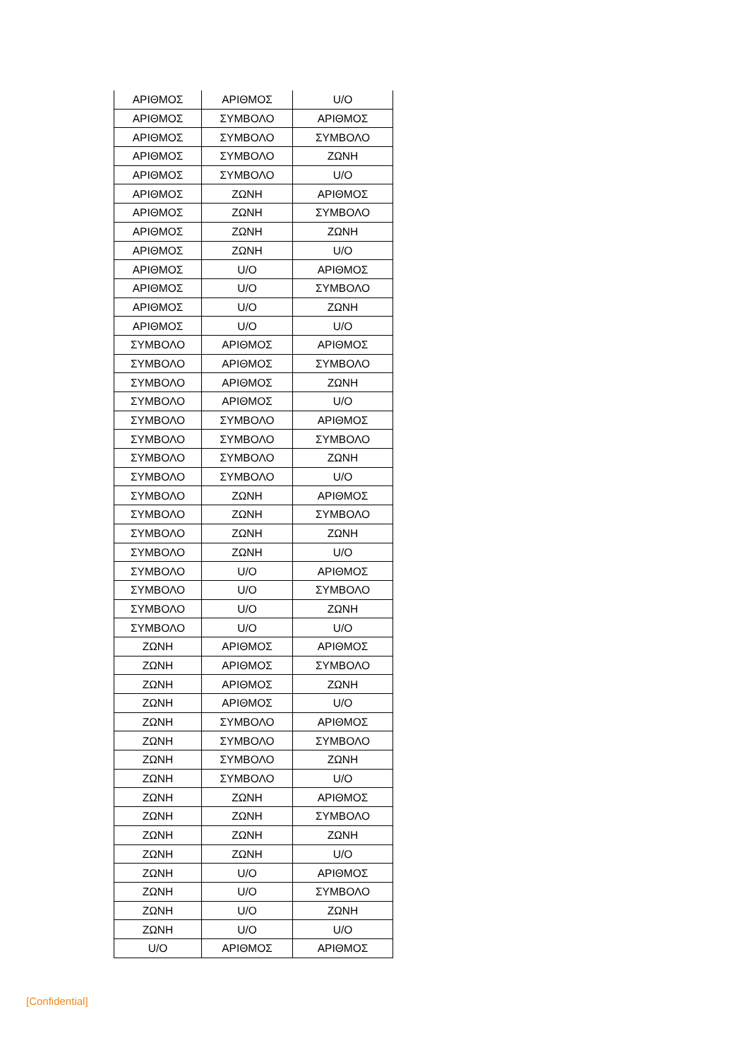| ΑΡΙΘΜΟΣ | ΑΡΙΘΜΟΣ | U/O |
| ΑΡΙΘΜΟΣ | ΣΥΜΒΟΛΟ | ΑΡΙΘΜΟΣ |
| ΑΡΙΘΜΟΣ | ΣΥΜΒΟΛΟ | ΣΥΜΒΟΛΟ |
| ΑΡΙΘΜΟΣ | ΣΥΜΒΟΛΟ | ΖΩΝΗ |
| ΑΡΙΘΜΟΣ | ΣΥΜΒΟΛΟ | U/O |
| ΑΡΙΘΜΟΣ | ΖΩΝΗ | ΑΡΙΘΜΟΣ |
| ΑΡΙΘΜΟΣ | ΖΩΝΗ | ΣΥΜΒΟΛΟ |
| ΑΡΙΘΜΟΣ | ΖΩΝΗ | ΖΩΝΗ |
| ΑΡΙΘΜΟΣ | ΖΩΝΗ | U/O |
| ΑΡΙΘΜΟΣ | U/O | ΑΡΙΘΜΟΣ |
| ΑΡΙΘΜΟΣ | U/O | ΣΥΜΒΟΛΟ |
| ΑΡΙΘΜΟΣ | U/O | ΖΩΝΗ |
| ΑΡΙΘΜΟΣ | U/O | U/O |
| ΣΥΜΒΟΛΟ | ΑΡΙΘΜΟΣ | ΑΡΙΘΜΟΣ |
| ΣΥΜΒΟΛΟ | ΑΡΙΘΜΟΣ | ΣΥΜΒΟΛΟ |
| ΣΥΜΒΟΛΟ | ΑΡΙΘΜΟΣ | ΖΩΝΗ |
| ΣΥΜΒΟΛΟ | ΑΡΙΘΜΟΣ | U/O |
| ΣΥΜΒΟΛΟ | ΣΥΜΒΟΛΟ | ΑΡΙΘΜΟΣ |
| ΣΥΜΒΟΛΟ | ΣΥΜΒΟΛΟ | ΣΥΜΒΟΛΟ |
| ΣΥΜΒΟΛΟ | ΣΥΜΒΟΛΟ | ΖΩΝΗ |
| ΣΥΜΒΟΛΟ | ΣΥΜΒΟΛΟ | U/O |
| ΣΥΜΒΟΛΟ | ΖΩΝΗ | ΑΡΙΘΜΟΣ |
| ΣΥΜΒΟΛΟ | ΖΩΝΗ | ΣΥΜΒΟΛΟ |
| ΣΥΜΒΟΛΟ | ΖΩΝΗ | ΖΩΝΗ |
| ΣΥΜΒΟΛΟ | ΖΩΝΗ | U/O |
| ΣΥΜΒΟΛΟ | U/O | ΑΡΙΘΜΟΣ |
| ΣΥΜΒΟΛΟ | U/O | ΣΥΜΒΟΛΟ |
| ΣΥΜΒΟΛΟ | U/O | ΖΩΝΗ |
| ΣΥΜΒΟΛΟ | U/O | U/O |
| ΖΩΝΗ | ΑΡΙΘΜΟΣ | ΑΡΙΘΜΟΣ |
| ΖΩΝΗ | ΑΡΙΘΜΟΣ | ΣΥΜΒΟΛΟ |
| ΖΩΝΗ | ΑΡΙΘΜΟΣ | ΖΩΝΗ |
| ΖΩΝΗ | ΑΡΙΘΜΟΣ | U/O |
| ΖΩΝΗ | ΣΥΜΒΟΛΟ | ΑΡΙΘΜΟΣ |
| ΖΩΝΗ | ΣΥΜΒΟΛΟ | ΣΥΜΒΟΛΟ |
| ΖΩΝΗ | ΣΥΜΒΟΛΟ | ΖΩΝΗ |
| ΖΩΝΗ | ΣΥΜΒΟΛΟ | U/O |
| ΖΩΝΗ | ΖΩΝΗ | ΑΡΙΘΜΟΣ |
| ΖΩΝΗ | ΖΩΝΗ | ΣΥΜΒΟΛΟ |
| ΖΩΝΗ | ΖΩΝΗ | ΖΩΝΗ |
| ΖΩΝΗ | ΖΩΝΗ | U/O |
| ΖΩΝΗ | U/O | ΑΡΙΘΜΟΣ |
| ΖΩΝΗ | U/O | ΣΥΜΒΟΛΟ |
| ΖΩΝΗ | U/O | ΖΩΝΗ |
| ΖΩΝΗ | U/O | U/O |
| U/O | ΑΡΙΘΜΟΣ | ΑΡΙΘΜΟΣ |
[Confidential]